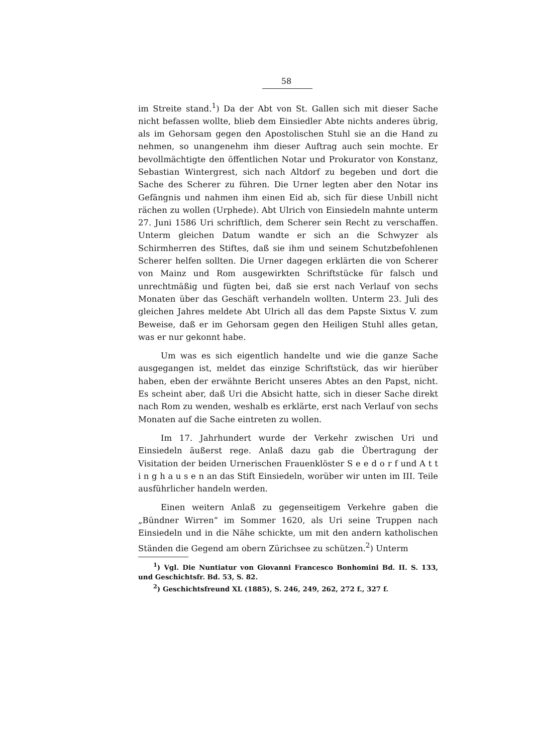58
im Streite stand.<sup>1</sup>) Da der Abt von St. Gallen sich mit dieser Sache nicht befassen wollte, blieb dem Einsiedler Abte nichts anderes übrig, als im Gehorsam gegen den Apostolischen Stuhl sie an die Hand zu nehmen, so unangenehm ihm dieser Auftrag auch sein mochte. Er bevollmächtigte den öffentlichen Notar und Prokurator von Konstanz, Sebastian Wintergrest, sich nach Altdorf zu begeben und dort die Sache des Scherer zu führen. Die Urner legten aber den Notar ins Gefängnis und nahmen ihm einen Eid ab, sich für diese Unbill nicht rächen zu wollen (Urphede). Abt Ulrich von Einsiedeln mahnte unterm 27. Juni 1586 Uri schriftlich, dem Scherer sein Recht zu verschaffen. Unterm gleichen Datum wandte er sich an die Schwyzer als Schirmherren des Stiftes, daß sie ihm und seinem Schutzbefohlenen Scherer helfen sollten. Die Urner dagegen erklärten die von Scherer von Mainz und Rom ausgewirkten Schriftstücke für falsch und unrechtmäßig und fügten bei, daß sie erst nach Verlauf von sechs Monaten über das Geschäft verhandeln wollten. Unterm 23. Juli des gleichen Jahres meldete Abt Ulrich all das dem Papste Sixtus V. zum Beweise, daß er im Gehorsam gegen den Heiligen Stuhl alles getan, was er nur gekonnt habe.
Um was es sich eigentlich handelte und wie die ganze Sache ausgegangen ist, meldet das einzige Schriftstück, das wir hierüber haben, eben der erwähnte Bericht unseres Abtes an den Papst, nicht. Es scheint aber, daß Uri die Absicht hatte, sich in dieser Sache direkt nach Rom zu wenden, weshalb es erklärte, erst nach Verlauf von sechs Monaten auf die Sache eintreten zu wollen.
Im 17. Jahrhundert wurde der Verkehr zwischen Uri und Einsiedeln äußerst rege. Anlaß dazu gab die Übertragung der Visitation der beiden Urnerischen Frauenklöster S e e d o r f und A t t i n g h a u s e n an das Stift Einsiedeln, worüber wir unten im III. Teile ausführlicher handeln werden.
Einen weitern Anlaß zu gegenseitigem Verkehre gaben die „Bündner Wirren“ im Sommer 1620, als Uri seine Truppen nach Einsiedeln und in die Nähe schickte, um mit den andern katholischen Ständen die Gegend am obern Zürichsee zu schützen.<sup>2</sup>) Unterm
<sup>1</sup>) Vgl. Die Nuntiatur von Giovanni Francesco Bonhomini Bd. II. S. 133, und Geschichtsfr. Bd. 53, S. 82.
<sup>2</sup>) Geschichtsfreund XL (1885), S. 246, 249, 262, 272 f., 327 f.